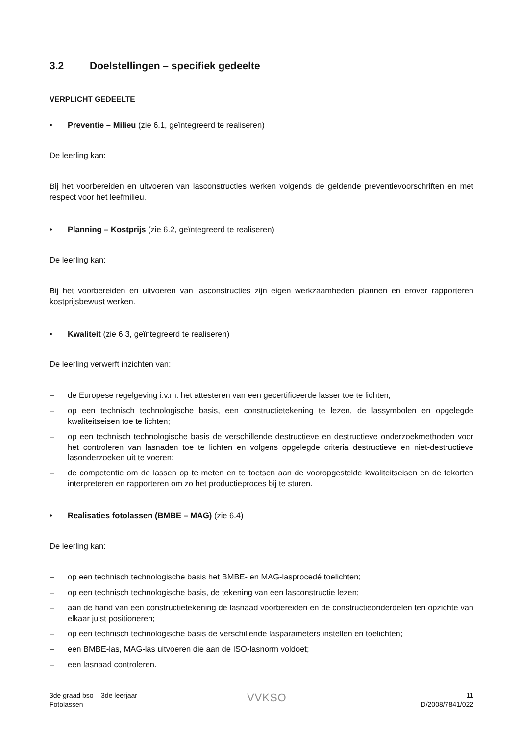3.2 Doelstellingen – specifiek gedeelte
VERPLICHT GEDEELTE
• Preventie – Milieu (zie 6.1, geïntegreerd te realiseren)
De leerling kan:
Bij het voorbereiden en uitvoeren van lasconstructies werken volgends de geldende preventievoorschriften en met respect voor het leefmilieu.
• Planning – Kostprijs (zie 6.2, geïntegreerd te realiseren)
De leerling kan:
Bij het voorbereiden en uitvoeren van lasconstructies zijn eigen werkzaamheden plannen en erover rapporteren kostprijsbewust werken.
• Kwaliteit (zie 6.3, geïntegreerd te realiseren)
De leerling verwerft inzichten van:
– de Europese regelgeving i.v.m. het attesteren van een gecertificeerde lasser toe te lichten;
– op een technisch technologische basis, een constructietekening te lezen, de lassymbolen en opgelegde kwaliteitseisen toe te lichten;
– op een technisch technologische basis de verschillende destructieve en destructieve onderzoekmethoden voor het controleren van lasnaden toe te lichten en volgens opgelegde criteria destructieve en niet-destructieve lasonderzoeken uit te voeren;
– de competentie om de lassen op te meten en te toetsen aan de vooropgestelde kwaliteitseisen en de tekorten interpreteren en rapporteren om zo het productieproces bij te sturen.
• Realisaties fotolassen (BMBE – MAG) (zie 6.4)
De leerling kan:
– op een technisch technologische basis het BMBE- en MAG-lasprocedé toelichten;
– op een technisch technologische basis, de tekening van een lasconstructie lezen;
– aan de hand van een constructietekening de lasnaad voorbereiden en de constructieonderdelen ten opzichte van elkaar juist positioneren;
– op een technisch technologische basis de verschillende lasparameters instellen en toelichten;
– een BMBE-las, MAG-las uitvoeren die aan de ISO-lasnorm voldoet;
– een lasnaad controleren.
3de graad bso – 3de leerjaar
Fotolassen
VVKSO
11
D/2008/7841/022